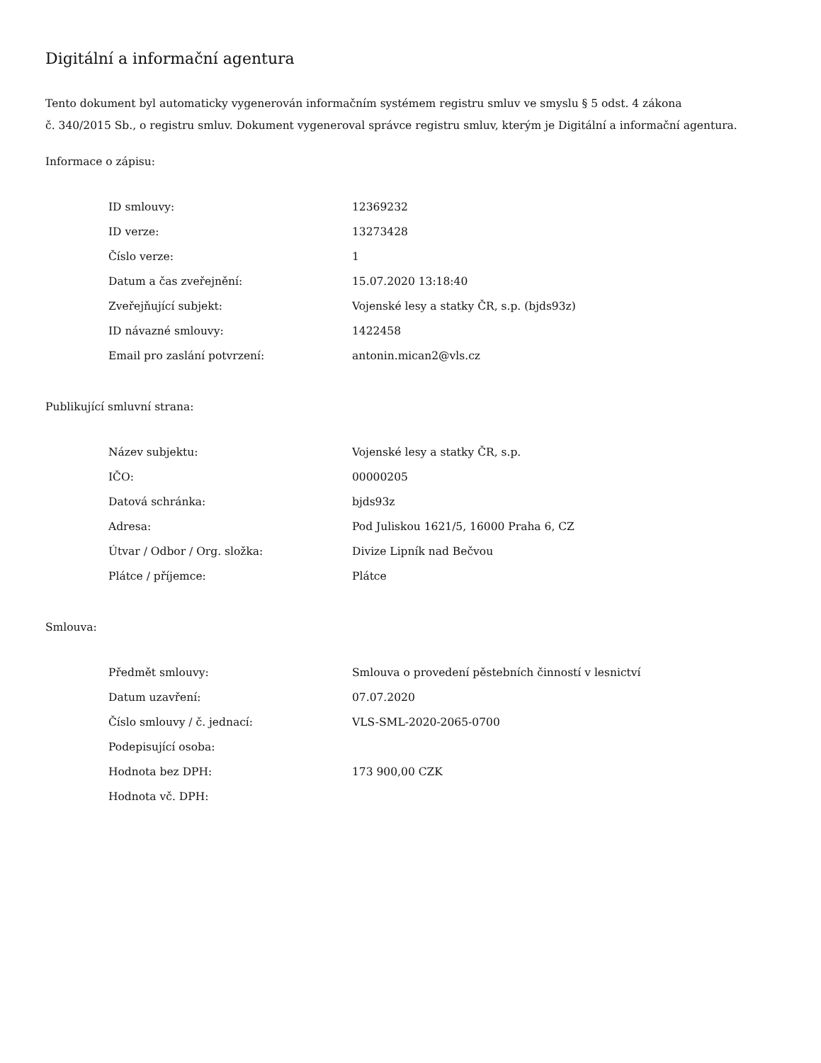Digitální a informační agentura
Tento dokument byl automaticky vygenerován informačním systémem registru smluv ve smyslu § 5 odst. 4 zákona
č. 340/2015 Sb., o registru smluv. Dokument vygeneroval správce registru smluv, kterým je Digitální a informační agentura.
Informace o zápisu:
| ID smlouvy: | 12369232 |
| ID verze: | 13273428 |
| Číslo verze: | 1 |
| Datum a čas zveřejnění: | 15.07.2020 13:18:40 |
| Zveřejňující subjekt: | Vojenské lesy a statky ČR, s.p. (bjds93z) |
| ID návazné smlouvy: | 1422458 |
| Email pro zaslání potvrzení: | antonin.mican2@vls.cz |
Publikující smluvní strana:
| Název subjektu: | Vojenské lesy a statky ČR, s.p. |
| IČO: | 00000205 |
| Datová schránka: | bjds93z |
| Adresa: | Pod Juliskou 1621/5, 16000 Praha 6, CZ |
| Útvar / Odbor / Org. složka: | Divize Lipník nad Bečvou |
| Plátce / příjemce: | Plátce |
Smlouva:
| Předmět smlouvy: | Smlouva o provedení pěstebních činností v lesnictví |
| Datum uzavření: | 07.07.2020 |
| Číslo smlouvy / č. jednací: | VLS-SML-2020-2065-0700 |
| Podepisující osoba: | |
| Hodnota bez DPH: | 173 900,00 CZK |
| Hodnota vč. DPH: | |